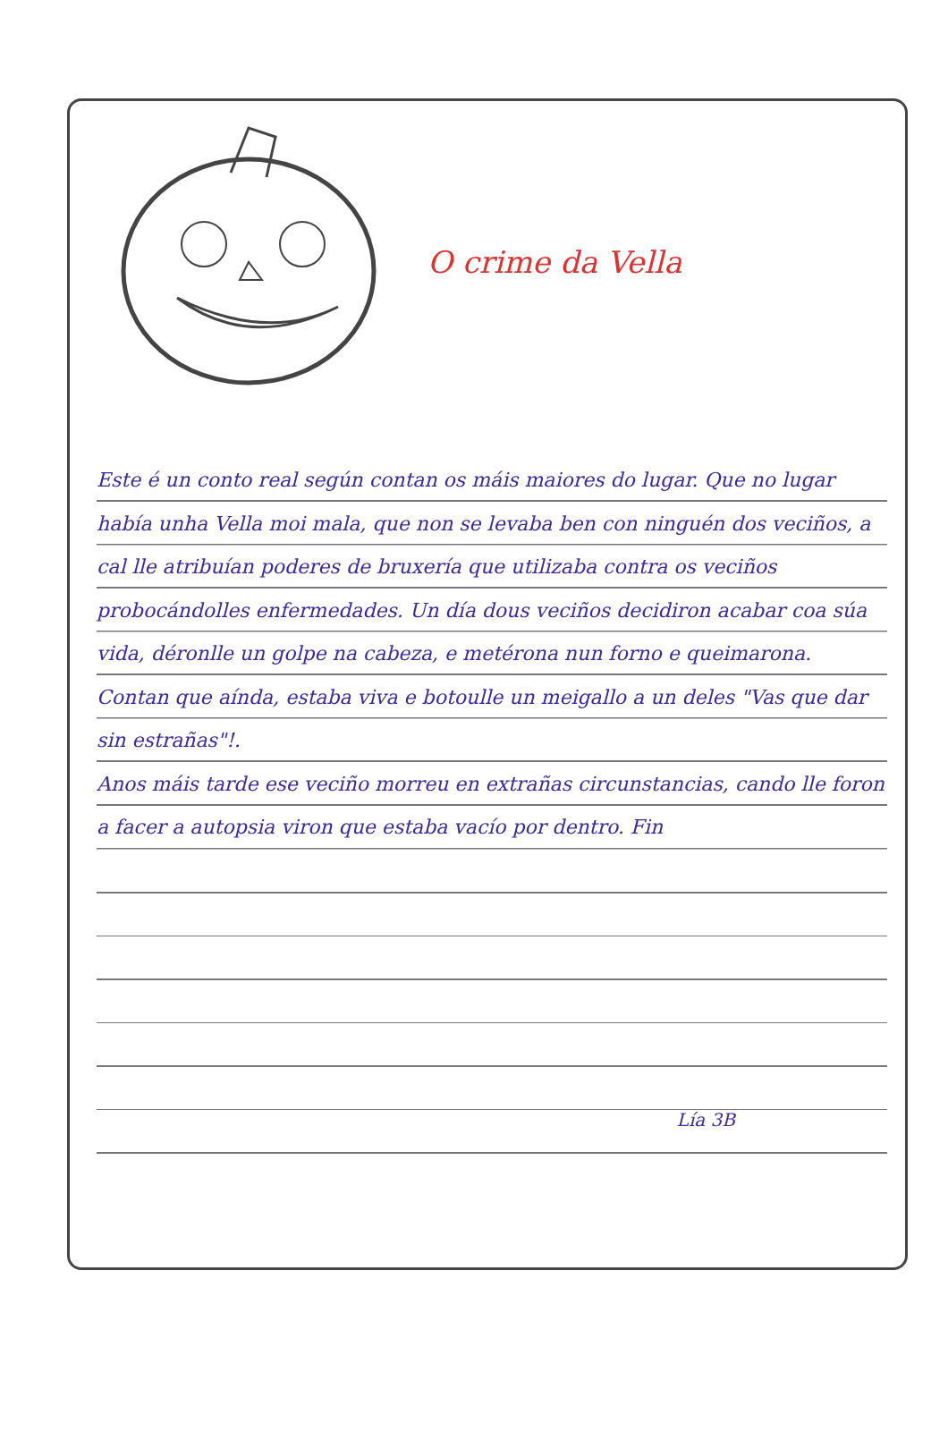O crime da Vella
Este é un conto real según contan os máis maiores do lugar. Que no lugar había unha Vella moi mala, que non se levaba ben con ninguén dos veciños, a cal lle atribuían poderes de bruxería que utilizaba contra os veciños probocándolles enfermedades. Un día dous veciños decidiron acabar coa súa vida, déronlle un golpe na cabeza, e metérona nun forno e queimarona. Contan que aínda, estaba viva e botoulle un meigallo a un deles "Vas que dar sin estrañas"!.
Anos máis tarde ese veciño morreu en extrañas circunstancias, cando lle foron a facer a autopsia viron que estaba vacío por dentro. Fin
Lía 3B